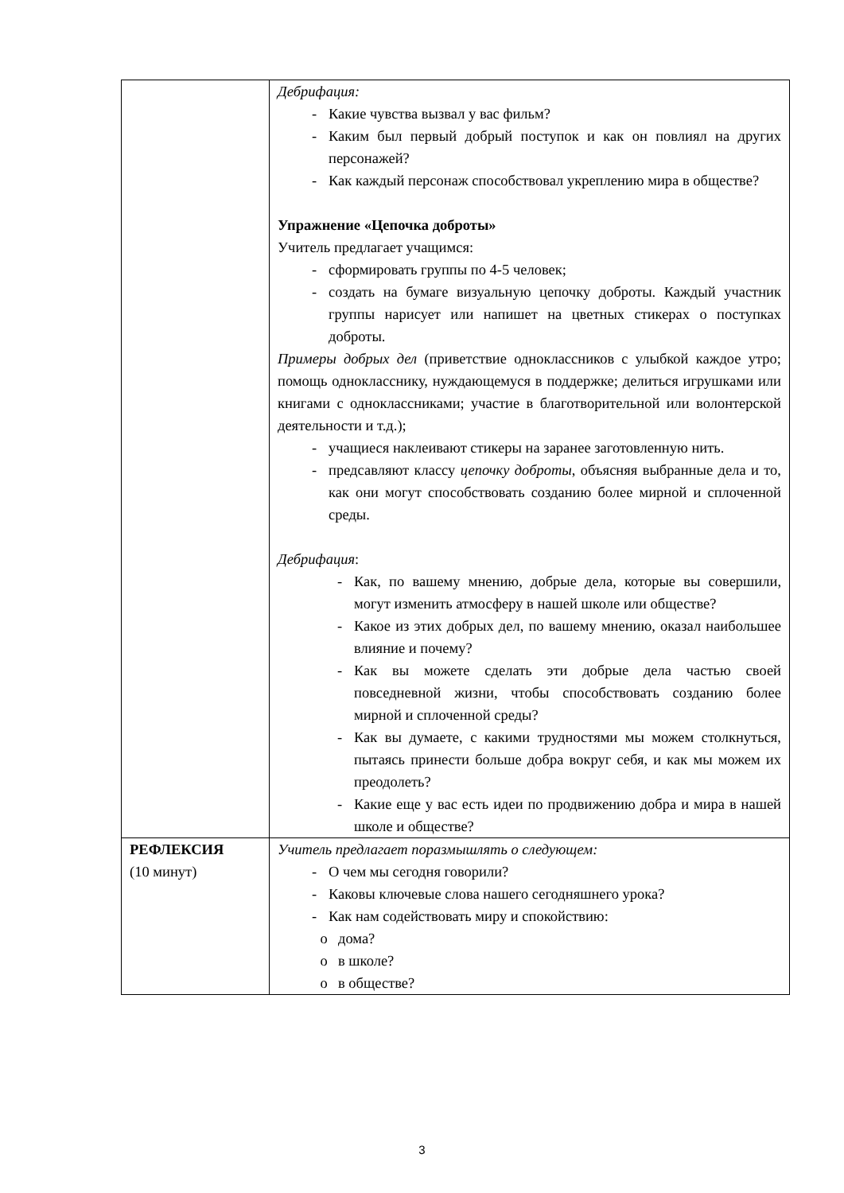| | Дебрифация: - Какие чувства вызвал у вас фильм? - Каким был первый добрый поступок и как он повлиял на других персонажей? - Как каждый персонаж способствовал укреплению мира в обществе? Упражнение «Цепочка доброты» Учитель предлагает учащимся: - сформировать группы по 4-5 человек; - создать на бумаге визуальную цепочку доброты. Каждый участник группы нарисует или напишет на цветных стикерах о поступках доброты. Примеры добрых дел (приветствие одноклассников с улыбкой каждое утро; помощь однокласснику, нуждающемуся в поддержке; делиться игрушками или книгами с одноклассниками; участие в благотворительной или волонтерской деятельности и т.д.); - учащиеся наклеивают стикеры на заранее заготовленную нить. - предсавляют классу цепочку доброты , объясняя выбранные дела и то, как они могут способствовать созданию более мирной и сплоченной среды. Дебрифация : - Как, по вашему мнению, добрые дела, которые вы совершили, могут изменить атмосферу в нашей школе или обществе? - Какое из этих добрых дел, по вашему мнению, оказал наибольшее влияние и почему? - Как вы можете сделать эти добрые дела частью своей повседневной жизни, чтобы способствовать созданию более мирной и сплоченной среды? - Как вы думаете, с какими трудностями мы можем столкнуться, пытаясь принести больше добра вокруг себя, и как мы можем их преодолеть? - Какие еще у вас есть идеи по продвижению добра и мира в нашей школе и обществе? |
| РЕФЛЕКСИЯ (10 минут) | Учитель предлагает поразмышлять о следующем: - О чем мы сегодня говорили? - Каковы ключевые слова нашего сегодняшнего урока? - Как нам содействовать миру и спокойствию: o дома? o в школе? o в обществе? |
3